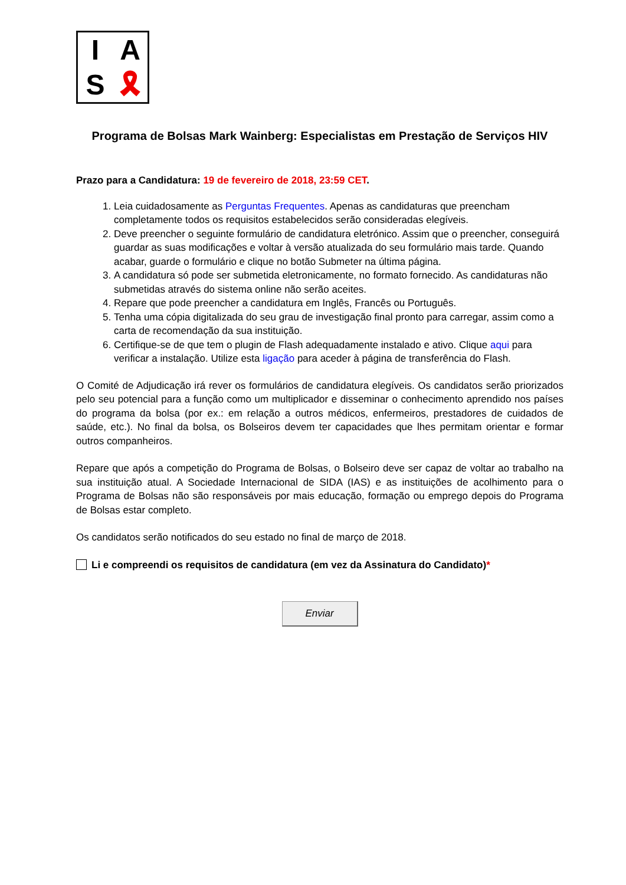I A S 🎗
Programa de Bolsas Mark Wainberg: Especialistas em Prestação de Serviços HIV
Prazo para a Candidatura: 19 de fevereiro de 2018, 23:59 CET.
1. Leia cuidadosamente as Perguntas Frequentes. Apenas as candidaturas que preencham completamente todos os requisitos estabelecidos serão consideradas elegíveis.
2. Deve preencher o seguinte formulário de candidatura eletrónico. Assim que o preencher, conseguirá guardar as suas modificações e voltar à versão atualizada do seu formulário mais tarde. Quando acabar, guarde o formulário e clique no botão Submeter na última página.
3. A candidatura só pode ser submetida eletronicamente, no formato fornecido. As candidaturas não submetidas através do sistema online não serão aceites.
4. Repare que pode preencher a candidatura em Inglês, Francês ou Português.
5. Tenha uma cópia digitalizada do seu grau de investigação final pronto para carregar, assim como a carta de recomendação da sua instituição.
6. Certifique-se de que tem o plugin de Flash adequadamente instalado e ativo. Clique aqui para verificar a instalação. Utilize esta ligação para aceder à página de transferência do Flash.
O Comité de Adjudicação irá rever os formulários de candidatura elegíveis. Os candidatos serão priorizados pelo seu potencial para a função como um multiplicador e disseminar o conhecimento aprendido nos países do programa da bolsa (por ex.: em relação a outros médicos, enfermeiros, prestadores de cuidados de saúde, etc.). No final da bolsa, os Bolseiros devem ter capacidades que lhes permitam orientar e formar outros companheiros.
Repare que após a competição do Programa de Bolsas, o Bolseiro deve ser capaz de voltar ao trabalho na sua instituição atual. A Sociedade Internacional de SIDA (IAS) e as instituições de acolhimento para o Programa de Bolsas não são responsáveis por mais educação, formação ou emprego depois do Programa de Bolsas estar completo.
Os candidatos serão notificados do seu estado no final de março de 2018.
Li e compreendi os requisitos de candidatura (em vez da Assinatura do Candidato) *
Enviar